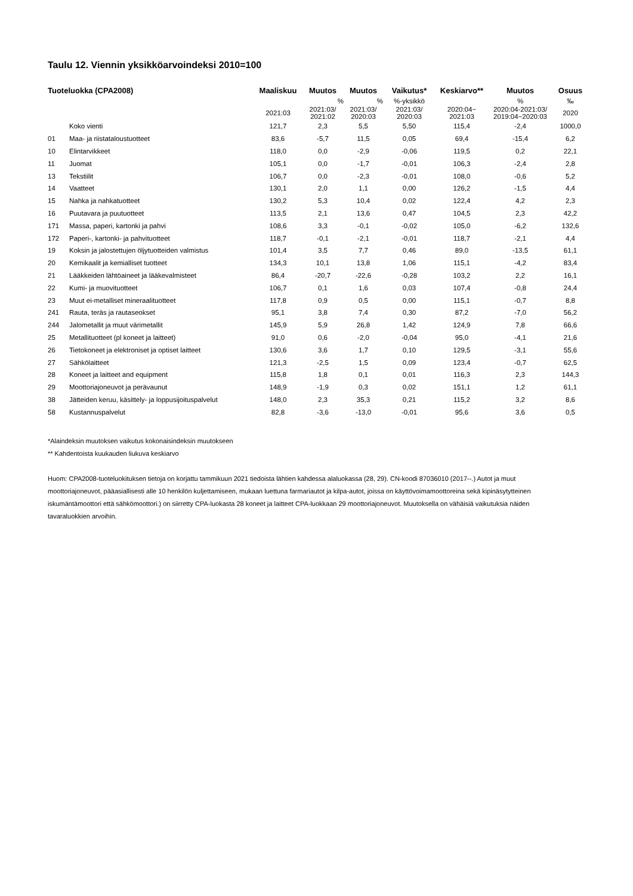Taulu 12. Viennin yksikköarvoindeksi 2010=100
| Tuoteluokka (CPA2008) | | Maaliskuu | Muutos | Muutos | Vaikutus* | Keskiarvo** | Muutos | Osuus |
| --- | --- | --- | --- | --- | --- | --- | --- | --- |
| | | | % | % | %-yksikkö | | % | ‰ |
| | | 2021:03 | 2021:03/ 2021:02 | 2021:03/ 2020:03 | 2021:03/ 2020:03 | 2020:04− 2021:03 | 2020:04-2021:03/ 2019:04−2020:03 | 2020 |
| | Koko vienti | 121,7 | 2,3 | 5,5 | 5,50 | 115,4 | -2,4 | 1000,0 |
| 01 | Maa- ja riistataloustuotteet | 83,6 | -5,7 | 11,5 | 0,05 | 69,4 | -15,4 | 6,2 |
| 10 | Elintarvikkeet | 118,0 | 0,0 | -2,9 | -0,06 | 119,5 | 0,2 | 22,1 |
| 11 | Juomat | 105,1 | 0,0 | -1,7 | -0,01 | 106,3 | -2,4 | 2,8 |
| 13 | Tekstiilit | 106,7 | 0,0 | -2,3 | -0,01 | 108,0 | -0,6 | 5,2 |
| 14 | Vaatteet | 130,1 | 2,0 | 1,1 | 0,00 | 126,2 | -1,5 | 4,4 |
| 15 | Nahka ja nahkatuotteet | 130,2 | 5,3 | 10,4 | 0,02 | 122,4 | 4,2 | 2,3 |
| 16 | Puutavara ja puutuotteet | 113,5 | 2,1 | 13,6 | 0,47 | 104,5 | 2,3 | 42,2 |
| 171 | Massa, paperi, kartonki ja pahvi | 108,6 | 3,3 | -0,1 | -0,02 | 105,0 | -6,2 | 132,6 |
| 172 | Paperi-, kartonki- ja pahvituotteet | 118,7 | -0,1 | -2,1 | -0,01 | 118,7 | -2,1 | 4,4 |
| 19 | Koksin ja jalostettujen öljytuotteiden valmistus | 101,4 | 3,5 | 7,7 | 0,46 | 89,0 | -13,5 | 61,1 |
| 20 | Kemikaalit ja kemialliset tuotteet | 134,3 | 10,1 | 13,8 | 1,06 | 115,1 | -4,2 | 83,4 |
| 21 | Lääkkeiden lähtöaineet ja lääkevalmisteet | 86,4 | -20,7 | -22,6 | -0,28 | 103,2 | 2,2 | 16,1 |
| 22 | Kumi- ja muovituotteet | 106,7 | 0,1 | 1,6 | 0,03 | 107,4 | -0,8 | 24,4 |
| 23 | Muut ei-metalliset mineraalituotteet | 117,8 | 0,9 | 0,5 | 0,00 | 115,1 | -0,7 | 8,8 |
| 241 | Rauta, teräs ja rautaseokset | 95,1 | 3,8 | 7,4 | 0,30 | 87,2 | -7,0 | 56,2 |
| 244 | Jalometallit ja muut värimetallit | 145,9 | 5,9 | 26,8 | 1,42 | 124,9 | 7,8 | 66,6 |
| 25 | Metallituotteet (pl koneet ja laitteet) | 91,0 | 0,6 | -2,0 | -0,04 | 95,0 | -4,1 | 21,6 |
| 26 | Tietokoneet ja elektroniset ja optiset laitteet | 130,6 | 3,6 | 1,7 | 0,10 | 129,5 | -3,1 | 55,6 |
| 27 | Sähkölaitteet | 121,3 | -2,5 | 1,5 | 0,09 | 123,4 | -0,7 | 62,5 |
| 28 | Koneet ja laitteet and equipment | 115,8 | 1,8 | 0,1 | 0,01 | 116,3 | 2,3 | 144,3 |
| 29 | Moottoriajoneuvot ja perävaunut | 148,9 | -1,9 | 0,3 | 0,02 | 151,1 | 1,2 | 61,1 |
| 38 | Jätteiden keruu, käsittely- ja loppusijoituspalvelut | 148,0 | 2,3 | 35,3 | 0,21 | 115,2 | 3,2 | 8,6 |
| 58 | Kustannuspalvelut | 82,8 | -3,6 | -13,0 | -0,01 | 95,6 | 3,6 | 0,5 |
*Alaindeksin muutoksen vaikutus kokonaisindeksin muutokseen
** Kahdentoista kuukauden liukuva keskiarvo
Huom: CPA2008-tuoteluokituksen tietoja on korjattu tammikuun 2021 tiedoista lähtien kahdessa alaluokassa (28, 29). CN-koodi 87036010 (2017--.) Autot ja muut moottoriajoneuvot, pääasiallisesti alle 10 henkilön kuljettamiseen, mukaan luettuna farmariautot ja kilpa-autot, joissa on käyttövoimamoottoreina sekä kipinäsytytteinen iskumäntämoottori että sähkömoottori.) on siirretty CPA-luokasta 28 koneet ja laitteet CPA-luokkaan 29 moottoriajoneuvot. Muutoksella on vähäisiä vaikutuksia näiden tavaraluokkien arvoihin.